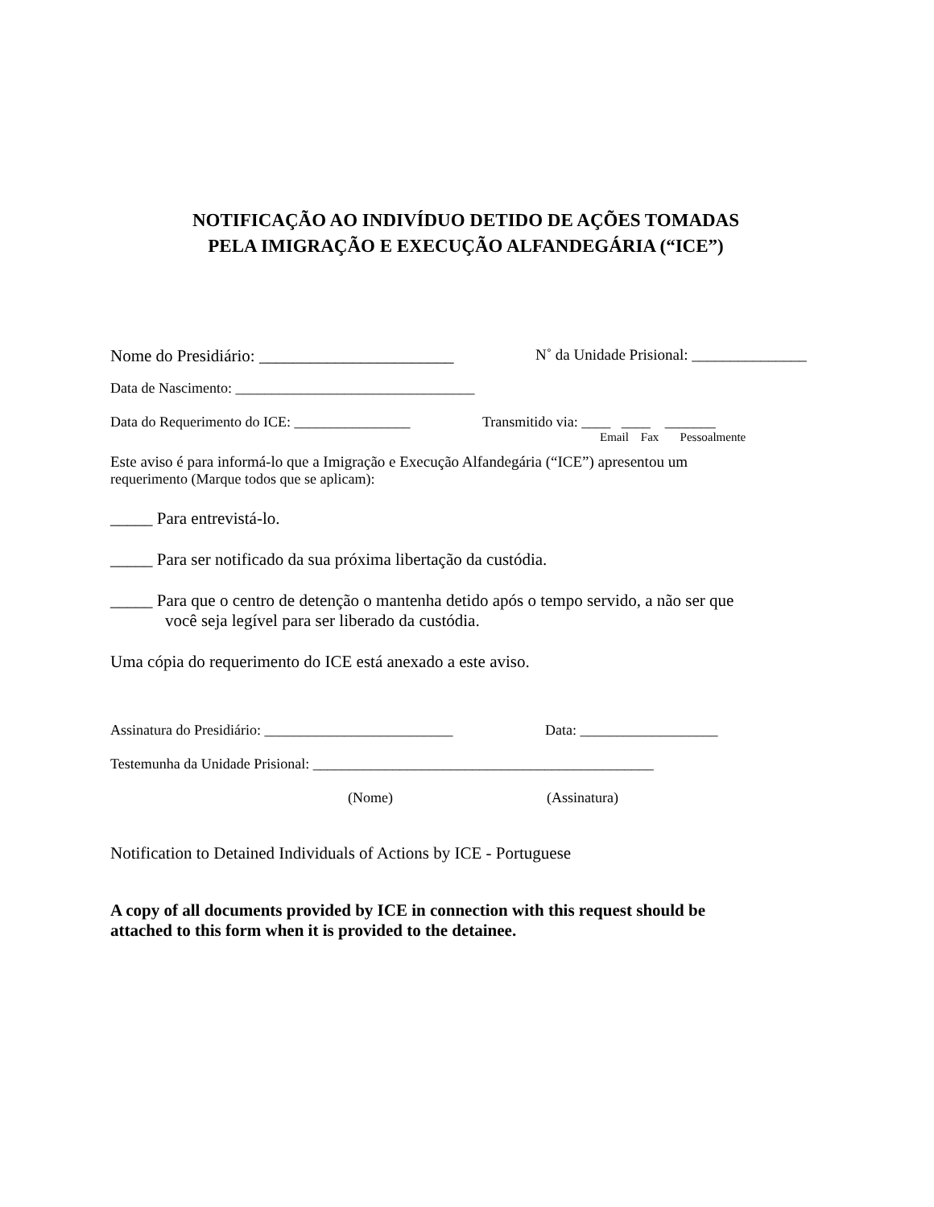NOTIFICAÇÃO AO INDIVÍDUO DETIDO DE AÇÕES TOMADAS
PELA IMIGRAÇÃO E EXECUÇÃO ALFANDEGÁRIA (“ICE”)
Nome do Presidiário: _______________________ N˚ da Unidade Prisional: _______________
Data de Nascimento: _________________________________
Data do Requerimento do ICE: ________________ Transmitido via: ____ ____ _______
Email Fax Pessoalmente
Este aviso é para informá-lo que a Imigração e Execução Alfandegária (“ICE”) apresentou um
requerimento (Marque todos que se aplicam):
_____ Para entrevistá-lo.
_____ Para ser notificado da sua próxima libertação da custódia.
_____ Para que o centro de detenção o mantenha detido após o tempo servido, a não ser que
você seja legível para ser liberado da custódia.
Uma cópia do requerimento do ICE está anexado a este aviso.
Assinatura do Presidiário: __________________________ Data: ___________________
Testemunha da Unidade Prisional: _______________________________________________
(Nome) (Assinatura)
Notification to Detained Individuals of Actions by ICE - Portuguese
A copy of all documents provided by ICE in connection with this request should be
attached to this form when it is provided to the detainee.